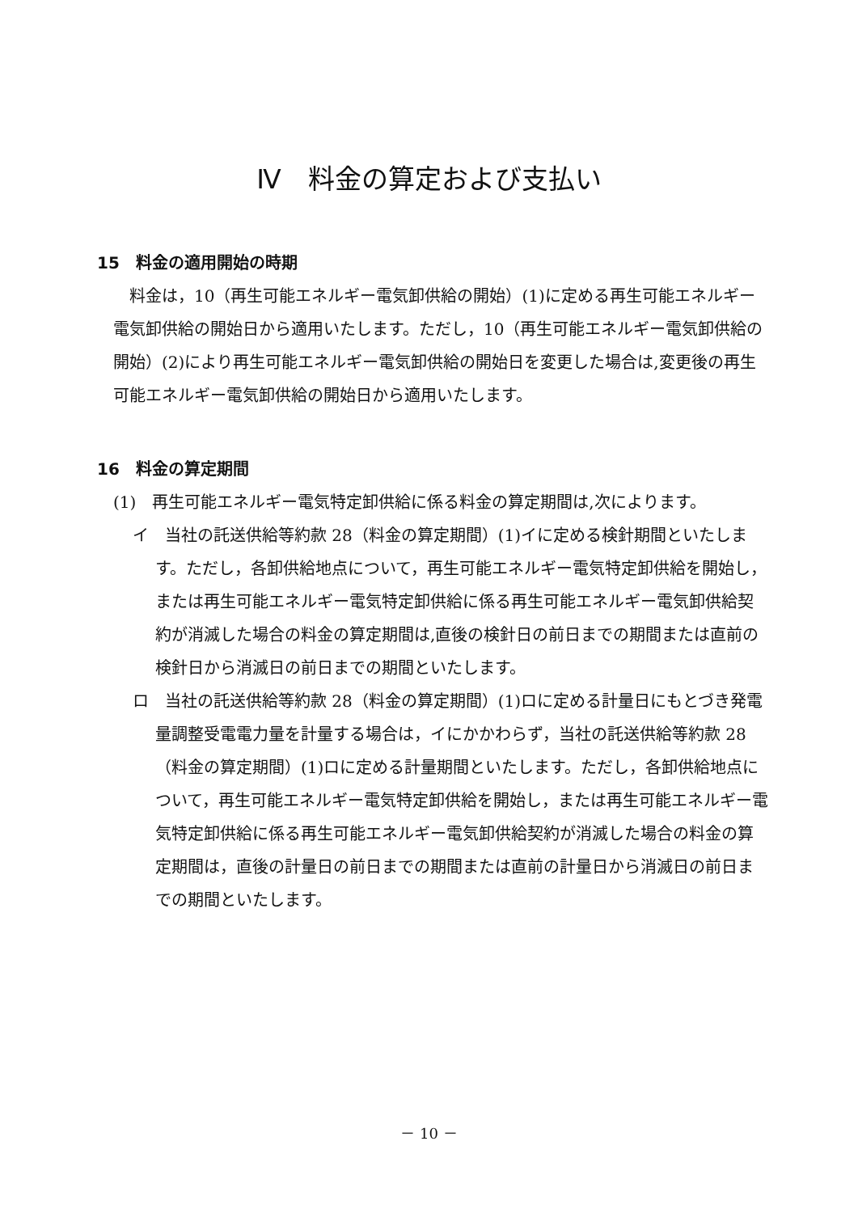Ⅳ　料金の算定および支払い
15　料金の適用開始の時期
料金は，10（再生可能エネルギー電気卸供給の開始）(1)に定める再生可能エネルギー電気卸供給の開始日から適用いたします。ただし，10（再生可能エネルギー電気卸供給の開始）(2)により再生可能エネルギー電気卸供給の開始日を変更した場合は,変更後の再生可能エネルギー電気卸供給の開始日から適用いたします。
16　料金の算定期間
(1)　再生可能エネルギー電気特定卸供給に係る料金の算定期間は,次によります。
イ　当社の託送供給等約款 28（料金の算定期間）(1)イに定める検針期間といたします。ただし，各卸供給地点について，再生可能エネルギー電気特定卸供給を開始し，または再生可能エネルギー電気特定卸供給に係る再生可能エネルギー電気卸供給契約が消滅した場合の料金の算定期間は,直後の検針日の前日までの期間または直前の検針日から消滅日の前日までの期間といたします。
ロ　当社の託送供給等約款 28（料金の算定期間）(1)ロに定める計量日にもとづき発電量調整受電電力量を計量する場合は，イにかかわらず，当社の託送供給等約款 28（料金の算定期間）(1)ロに定める計量期間といたします。ただし，各卸供給地点について，再生可能エネルギー電気特定卸供給を開始し，または再生可能エネルギー電気特定卸供給に係る再生可能エネルギー電気卸供給契約が消滅した場合の料金の算定期間は，直後の計量日の前日までの期間または直前の計量日から消滅日の前日までの期間といたします。
－ 10 －